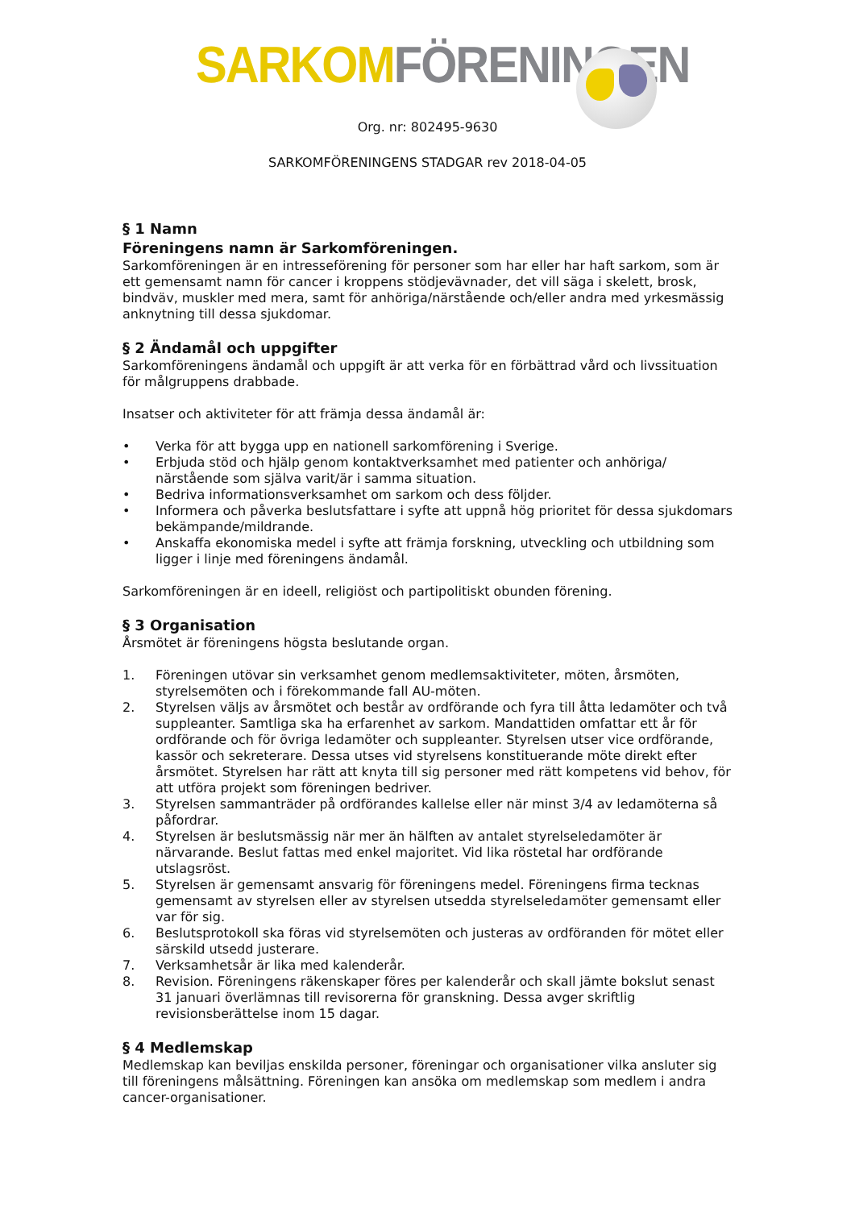SARKOM FÖRENINGEN
Org. nr: 802495-9630
SARKOMFÖRENINGENS STADGAR rev 2018-04-05
§ 1 Namn
Föreningens namn är Sarkomföreningen.
Sarkomföreningen är en intresseförening för personer som har eller har haft sarkom, som är ett gemensamt namn för cancer i kroppens stödjevävnader, det vill säga i skelett, brosk, bindväv, muskler med mera, samt för anhöriga/närstående och/eller andra med yrkesmässig anknytning till dessa sjukdomar.
§ 2 Ändamål och uppgifter
Sarkomföreningens ändamål och uppgift är att verka för en förbättrad vård och livssituation för målgruppens drabbade.
Insatser och aktiviteter för att främja dessa ändamål är:
• Verka för att bygga upp en nationell sarkomförening i Sverige.
• Erbjuda stöd och hjälp genom kontaktverksamhet med patienter och anhöriga/ närstående som själva varit/är i samma situation.
• Bedriva informationsverksamhet om sarkom och dess följder.
• Informera och påverka beslutsfattare i syfte att uppnå hög prioritet för dessa sjukdomars bekämpande/mildrande.
• Anskaffa ekonomiska medel i syfte att främja forskning, utveckling och utbildning som ligger i linje med föreningens ändamål.
Sarkomföreningen är en ideell, religiöst och partipolitiskt obunden förening.
§ 3 Organisation
Årsmötet är föreningens högsta beslutande organ.
1. Föreningen utövar sin verksamhet genom medlemsaktiviteter, möten, årsmöten, styrelsemöten och i förekommande fall AU-möten.
2. Styrelsen väljs av årsmötet och består av ordförande och fyra till åtta ledamöter och två suppleanter. Samtliga ska ha erfarenhet av sarkom. Mandattiden omfattar ett år för ordförande och för övriga ledamöter och suppleanter. Styrelsen utser vice ordförande, kassör och sekreterare. Dessa utses vid styrelsens konstituerande möte direkt efter årsmötet. Styrelsen har rätt att knyta till sig personer med rätt kompetens vid behov, för att utföra projekt som föreningen bedriver.
3. Styrelsen sammanträder på ordförandes kallelse eller när minst 3/4 av ledamöterna så påfordrar.
4. Styrelsen är beslutsmässig när mer än hälften av antalet styrelseledamöter är närvarande. Beslut fattas med enkel majoritet. Vid lika röstetal har ordförande utslagsröst.
5. Styrelsen är gemensamt ansvarig för föreningens medel. Föreningens firma tecknas gemensamt av styrelsen eller av styrelsen utsedda styrelseledamöter gemensamt eller var för sig.
6. Beslutsprotokoll ska föras vid styrelsemöten och justeras av ordföranden för mötet eller särskild utsedd justerare.
7. Verksamhetsår är lika med kalenderår.
8. Revision. Föreningens räkenskaper föres per kalenderår och skall jämte bokslut senast 31 januari överlämnas till revisorerna för granskning. Dessa avger skriftlig revisionsberättelse inom 15 dagar.
§ 4 Medlemskap
Medlemskap kan beviljas enskilda personer, föreningar och organisationer vilka ansluter sig till föreningens målsättning. Föreningen kan ansöka om medlemskap som medlem i andra cancer-organisationer.